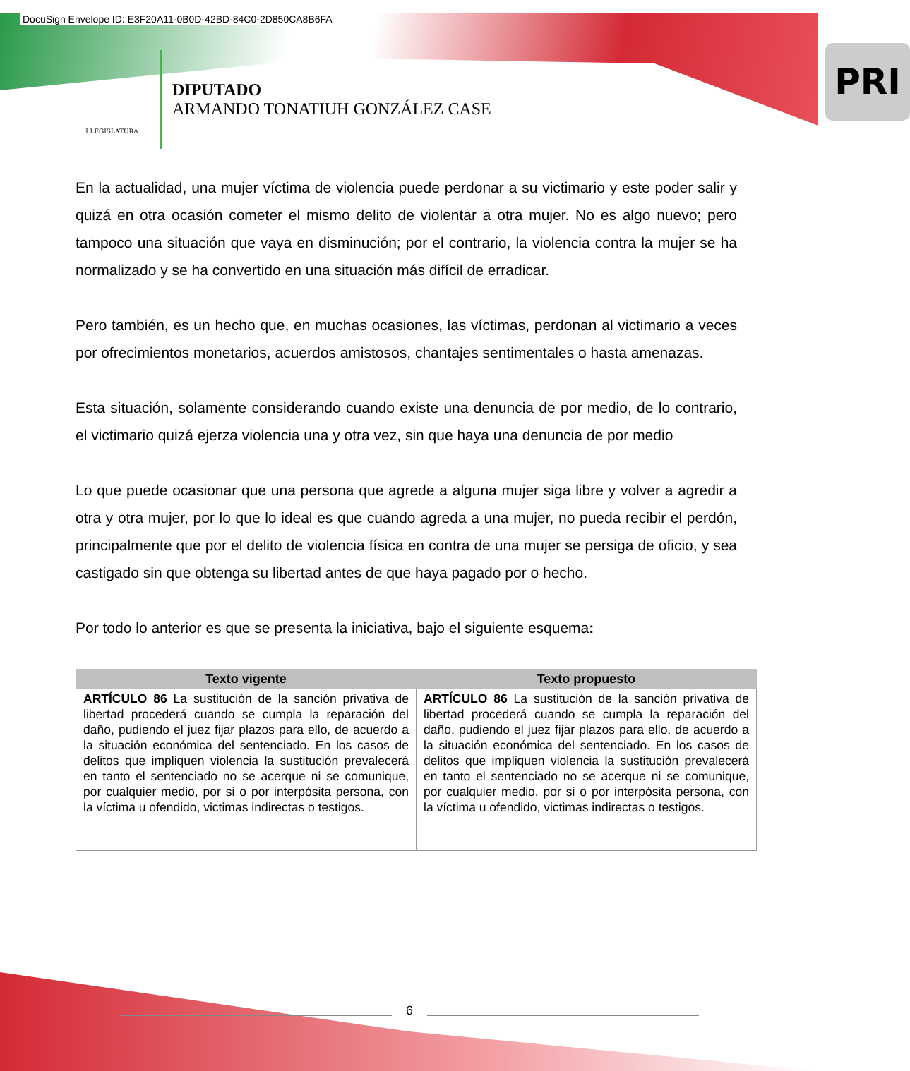DocuSign Envelope ID: E3F20A11-0B0D-42BD-84C0-2D850CA8B6FA
I LEGISLATURA
DIPUTADO
ARMANDO TONATIUH GONZÁLEZ CASE
PRI
En la actualidad, una mujer víctima de violencia puede perdonar a su victimario y este poder salir y quizá en otra ocasión cometer el mismo delito de violentar a otra mujer. No es algo nuevo; pero tampoco una situación que vaya en disminución; por el contrario, la violencia contra la mujer se ha normalizado y se ha convertido en una situación más difícil de erradicar.
Pero también, es un hecho que, en muchas ocasiones, las víctimas, perdonan al victimario a veces por ofrecimientos monetarios, acuerdos amistosos, chantajes sentimentales o hasta amenazas.
Esta situación, solamente considerando cuando existe una denuncia de por medio, de lo contrario, el victimario quizá ejerza violencia una y otra vez, sin que haya una denuncia de por medio
Lo que puede ocasionar que una persona que agrede a alguna mujer siga libre y volver a agredir a otra y otra mujer, por lo que lo ideal es que cuando agreda a una mujer, no pueda recibir el perdón, principalmente que por el delito de violencia física en contra de una mujer se persiga de oficio, y sea castigado sin que obtenga su libertad antes de que haya pagado por o hecho.
Por todo lo anterior es que se presenta la iniciativa, bajo el siguiente esquema:
| Texto vigente | Texto propuesto |
| --- | --- |
| ARTÍCULO 86 La sustitución de la sanción privativa de libertad procederá cuando se cumpla la reparación del daño, pudiendo el juez fijar plazos para ello, de acuerdo a la situación económica del sentenciado. En los casos de delitos que impliquen violencia la sustitución prevalecerá en tanto el sentenciado no se acerque ni se comunique, por cualquier medio, por si o por interpósita persona, con la víctima u ofendido, victimas indirectas o testigos. | ARTÍCULO 86 La sustitución de la sanción privativa de libertad procederá cuando se cumpla la reparación del daño, pudiendo el juez fijar plazos para ello, de acuerdo a la situación económica del sentenciado. En los casos de delitos que impliquen violencia la sustitución prevalecerá en tanto el sentenciado no se acerque ni se comunique, por cualquier medio, por si o por interpósita persona, con la víctima u ofendido, victimas indirectas o testigos. |
6